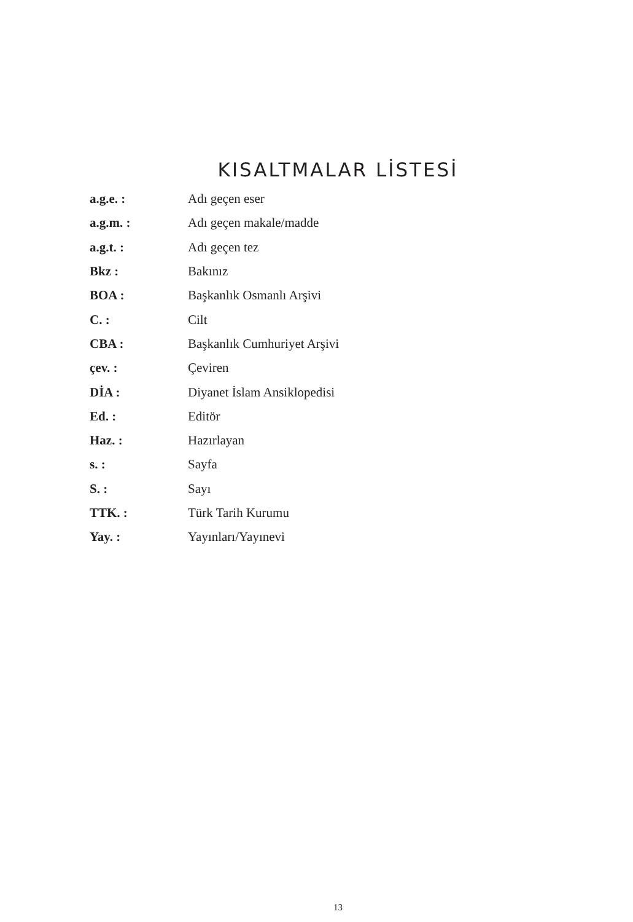KISALTMALAR LİSTESİ
| a.g.e. : | Adı geçen eser |
| a.g.m. : | Adı geçen makale/madde |
| a.g.t. : | Adı geçen tez |
| Bkz : | Bakınız |
| BOA : | Başkanlık Osmanlı Arşivi |
| C. : | Cilt |
| CBA : | Başkanlık Cumhuriyet Arşivi |
| çev. : | Çeviren |
| DİA : | Diyanet İslam Ansiklopedisi |
| Ed. : | Editör |
| Haz. : | Hazırlayan |
| s. : | Sayfa |
| S. : | Sayı |
| TTK. : | Türk Tarih Kurumu |
| Yay. : | Yayınları/Yayınevi |
13